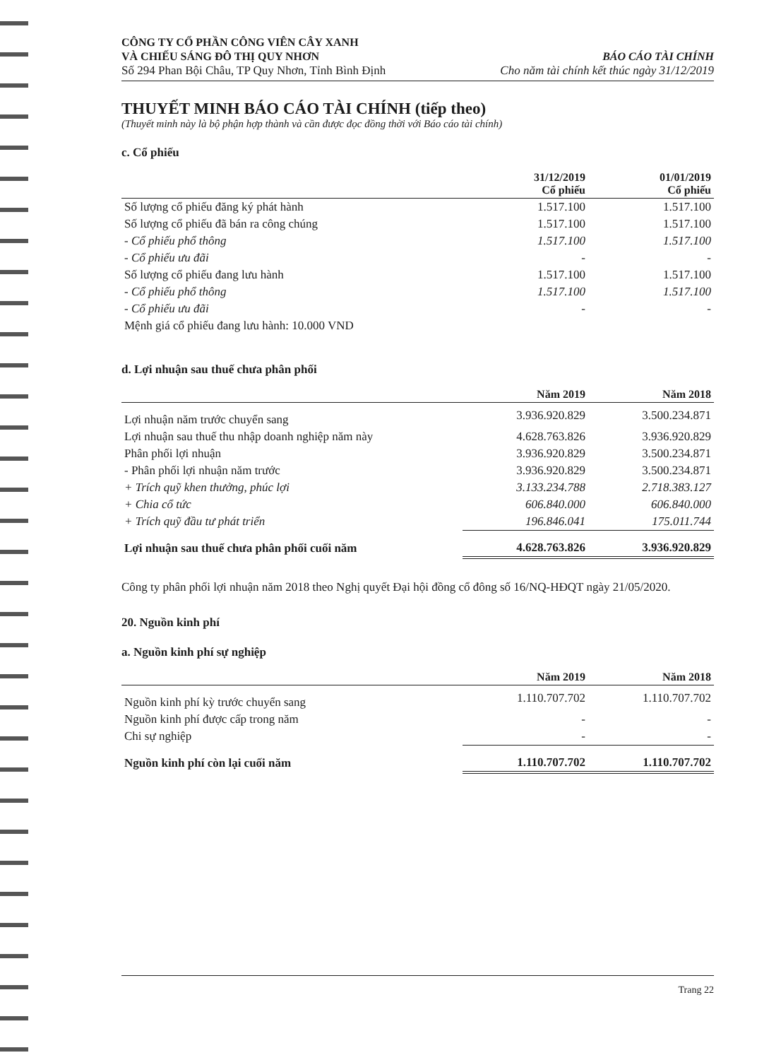CÔNG TY CỔ PHẦN CÔNG VIÊN CÂY XANH
VÀ CHIẾU SÁNG ĐÔ THỊ QUY NHƠN
Số 294 Phan Bội Châu, TP Quy Nhơn, Tỉnh Bình Định
BÁO CÁO TÀI CHÍNH
Cho năm tài chính kết thúc ngày 31/12/2019
THUYẾT MINH BÁO CÁO TÀI CHÍNH (tiếp theo)
(Thuyết minh này là bộ phận hợp thành và cần được đọc đồng thời với Báo cáo tài chính)
c. Cổ phiếu
| | 31/12/2019 Cổ phiếu | 01/01/2019 Cổ phiếu |
| --- | --- | --- |
| Số lượng cổ phiếu đăng ký phát hành | 1.517.100 | 1.517.100 |
| Số lượng cổ phiếu đã bán ra công chúng | 1.517.100 | 1.517.100 |
| - Cổ phiếu phổ thông | 1.517.100 | 1.517.100 |
| - Cổ phiếu ưu đãi | - | - |
| Số lượng cổ phiếu đang lưu hành | 1.517.100 | 1.517.100 |
| - Cổ phiếu phổ thông | 1.517.100 | 1.517.100 |
| - Cổ phiếu ưu đãi | - | - |
| Mệnh giá cổ phiếu đang lưu hành: 10.000 VND | | |
d. Lợi nhuận sau thuế chưa phân phối
| | Năm 2019 | Năm 2018 |
| --- | --- | --- |
| Lợi nhuận năm trước chuyển sang | 3.936.920.829 | 3.500.234.871 |
| Lợi nhuận sau thuế thu nhập doanh nghiệp năm này | 4.628.763.826 | 3.936.920.829 |
| Phân phối lợi nhuận | 3.936.920.829 | 3.500.234.871 |
| - Phân phối lợi nhuận năm trước | 3.936.920.829 | 3.500.234.871 |
| + Trích quỹ khen thưởng, phúc lợi | 3.133.234.788 | 2.718.383.127 |
| + Chia cổ tức | 606.840.000 | 606.840.000 |
| + Trích quỹ đầu tư phát triển | 196.846.041 | 175.011.744 |
| Lợi nhuận sau thuế chưa phân phối cuối năm | 4.628.763.826 | 3.936.920.829 |
Công ty phân phối lợi nhuận năm 2018 theo Nghị quyết Đại hội đồng cổ đông số 16/NQ-HĐQT ngày 21/05/2020.
20. Nguồn kinh phí
a. Nguồn kinh phí sự nghiệp
| | Năm 2019 | Năm 2018 |
| --- | --- | --- |
| Nguồn kinh phí kỳ trước chuyển sang | 1.110.707.702 | 1.110.707.702 |
| Nguồn kinh phí được cấp trong năm | - | - |
| Chi sự nghiệp | - | - |
| Nguồn kinh phí còn lại cuối năm | 1.110.707.702 | 1.110.707.702 |
Trang 22